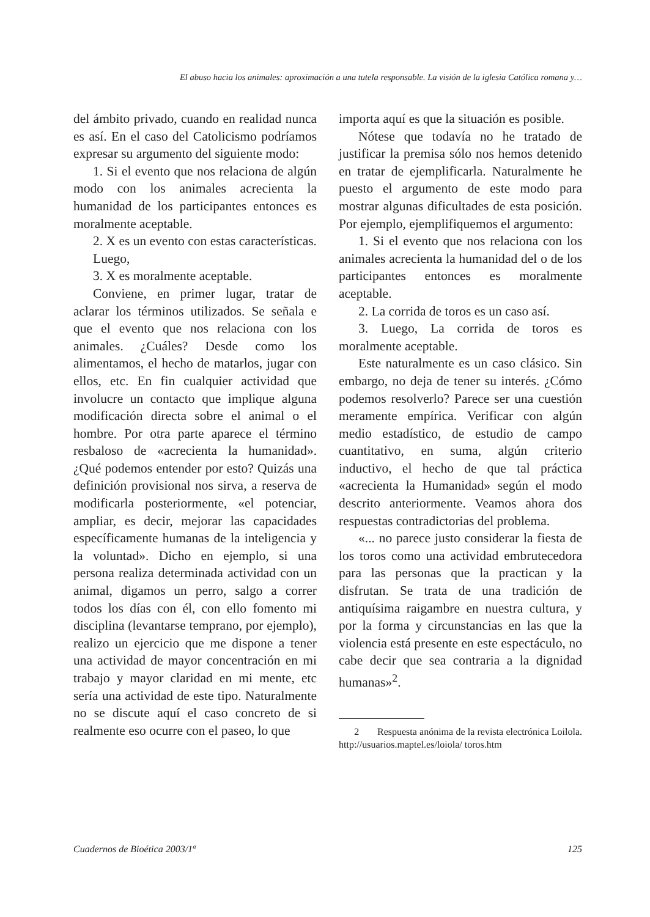El abuso hacia los animales: aproximación a una tutela responsable. La visión de la iglesia Católica romana y…
del ámbito privado, cuando en realidad nunca es así. En el caso del Catolicismo podríamos expresar su argumento del siguiente modo:
1. Si el evento que nos relaciona de algún modo con los animales acrecienta la humanidad de los participantes entonces es moralmente aceptable.
2. X es un evento con estas características.
Luego,
3. X es moralmente aceptable.
Conviene, en primer lugar, tratar de aclarar los términos utilizados. Se señala e que el evento que nos relaciona con los animales. ¿Cuáles? Desde como los alimentamos, el hecho de matarlos, jugar con ellos, etc. En fin cualquier actividad que involucre un contacto que implique alguna modificación directa sobre el animal o el hombre. Por otra parte aparece el término resbaloso de «acrecienta la humanidad». ¿Qué podemos entender por esto? Quizás una definición provisional nos sirva, a reserva de modificarla posteriormente, «el potenciar, ampliar, es decir, mejorar las capacidades específicamente humanas de la inteligencia y la voluntad». Dicho en ejemplo, si una persona realiza determinada actividad con un animal, digamos un perro, salgo a correr todos los días con él, con ello fomento mi disciplina (levantarse temprano, por ejemplo), realizo un ejercicio que me dispone a tener una actividad de mayor concentración en mi trabajo y mayor claridad en mi mente, etc sería una actividad de este tipo. Naturalmente no se discute aquí el caso concreto de si realmente eso ocurre con el paseo, lo que
importa aquí es que la situación es posible.
Nótese que todavía no he tratado de justificar la premisa sólo nos hemos detenido en tratar de ejemplificarla. Naturalmente he puesto el argumento de este modo para mostrar algunas dificultades de esta posición. Por ejemplo, ejemplifiquemos el argumento:
1. Si el evento que nos relaciona con los animales acrecienta la humanidad del o de los participantes entonces es moralmente aceptable.
2. La corrida de toros es un caso así.
3. Luego, La corrida de toros es moralmente aceptable.
Este naturalmente es un caso clásico. Sin embargo, no deja de tener su interés. ¿Cómo podemos resolverlo? Parece ser una cuestión meramente empírica. Verificar con algún medio estadístico, de estudio de campo cuantitativo, en suma, algún criterio inductivo, el hecho de que tal práctica «acrecienta la Humanidad» según el modo descrito anteriormente. Veamos ahora dos respuestas contradictorias del problema.
«... no parece justo considerar la fiesta de los toros como una actividad embrutecedora para las personas que la practican y la disfrutan. Se trata de una tradición de antiquísima raigambre en nuestra cultura, y por la forma y circunstancias en las que la violencia está presente en este espectáculo, no cabe decir que sea contraria a la dignidad humanas»<sup>2</sup>.
2 Respuesta anónima de la revista electrónica Loilola. http://usuarios.maptel.es/loiola/ toros.htm
Cuadernos de Bioética 2003/1ª 125